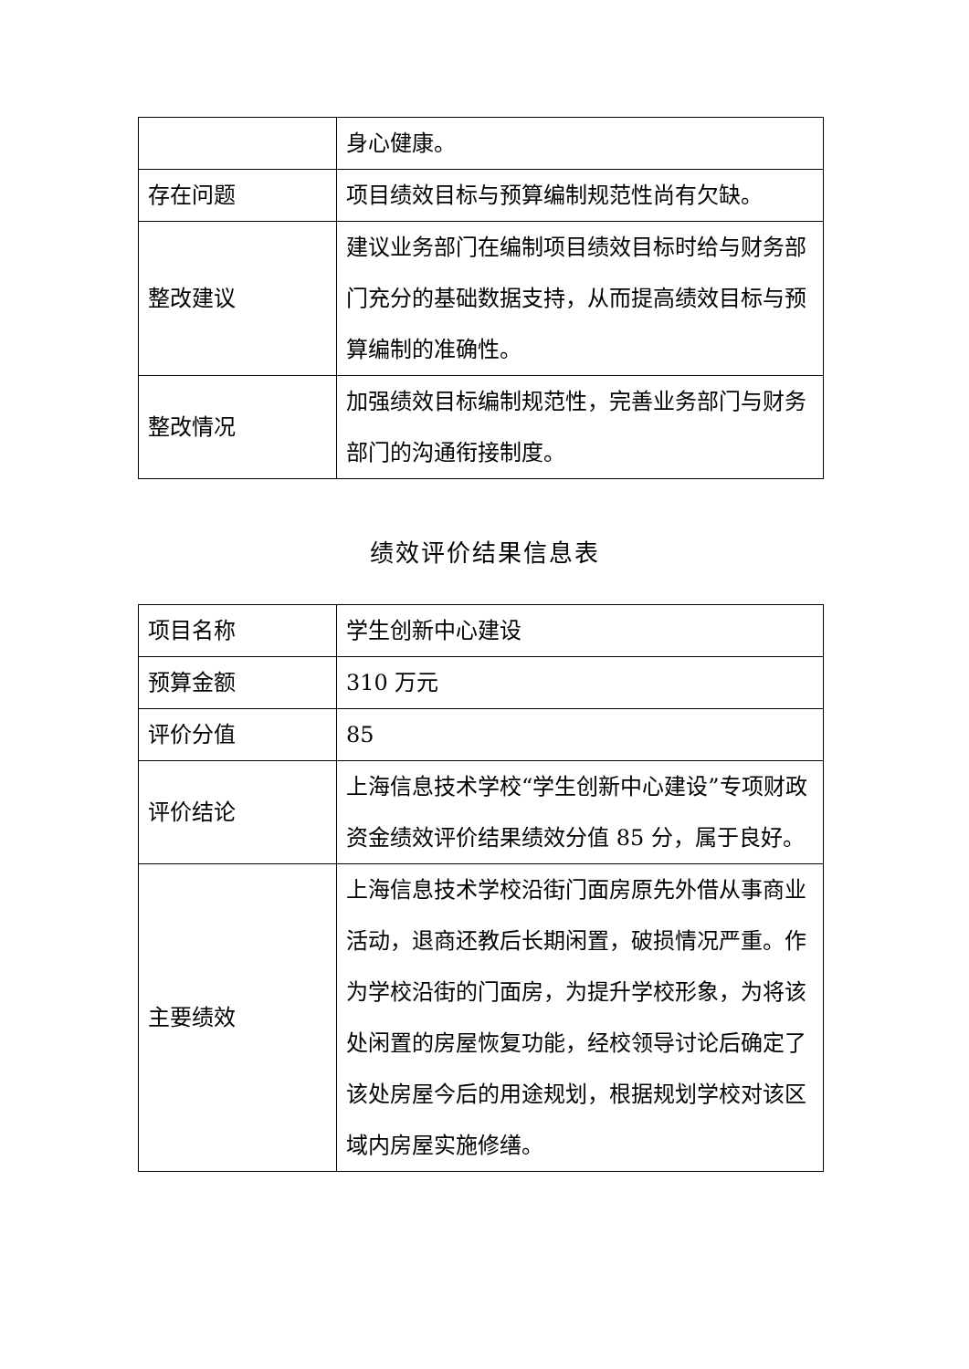| | 身心健康。 |
| 存在问题 | 项目绩效目标与预算编制规范性尚有欠缺。 |
| 整改建议 | 建议业务部门在编制项目绩效目标时给与财务部门充分的基础数据支持，从而提高绩效目标与预算编制的准确性。 |
| 整改情况 | 加强绩效目标编制规范性，完善业务部门与财务部门的沟通衔接制度。 |
绩效评价结果信息表
| 项目名称 | 学生创新中心建设 |
| 预算金额 | 310 万元 |
| 评价分值 | 85 |
| 评价结论 | 上海信息技术学校“学生创新中心建设”专项财政资金绩效评价结果绩效分值 85 分，属于良好。 |
| 主要绩效 | 上海信息技术学校沿街门面房原先外借从事商业活动，退商还教后长期闲置，破损情况严重。作为学校沿街的门面房，为提升学校形象，为将该处闲置的房屋恢复功能，经校领导讨论后确定了该处房屋今后的用途规划，根据规划学校对该区域内房屋实施修缮。 |